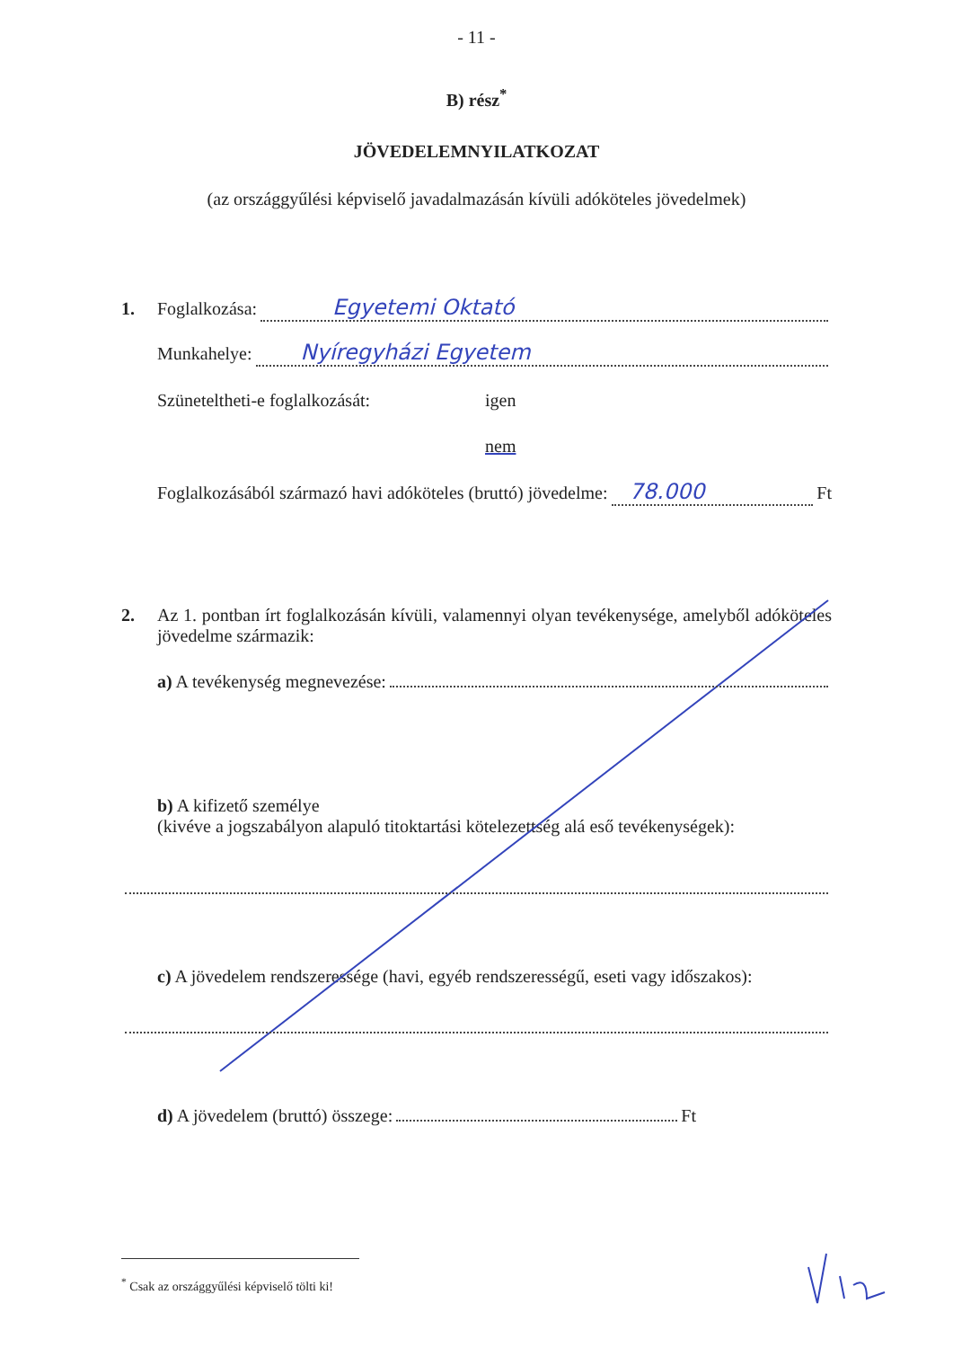- 11 -
B) rész<sup>*</sup>
JÖVEDELEMNYILATKOZAT
(az országgyűlési képviselő javadalmazásán kívüli adóköteles jövedelmek)
1. Foglalkozása: Egyetemi Oktató
Munkahelye: Nyíregyházi Egyetem
Szüneteltheti-e foglalkozását: igen
nem
Foglalkozásából származó havi adóköteles (bruttó) jövedelme: 78.000 Ft
2. Az 1. pontban írt foglalkozásán kívüli, valamennyi olyan tevékenysége, amelyből adóköteles jövedelme származik:
a) A tevékenység megnevezése:
b) A kifizető személye
(kivéve a jogszabályon alapuló titoktartási kötelezettség alá eső tevékenységek):
c) A jövedelem rendszeressége (havi, egyéb rendszerességű, eseti vagy időszakos):
d) A jövedelem (bruttó) összege: Ft
<sup>*</sup> Csak az országgyűlési képviselő tölti ki!